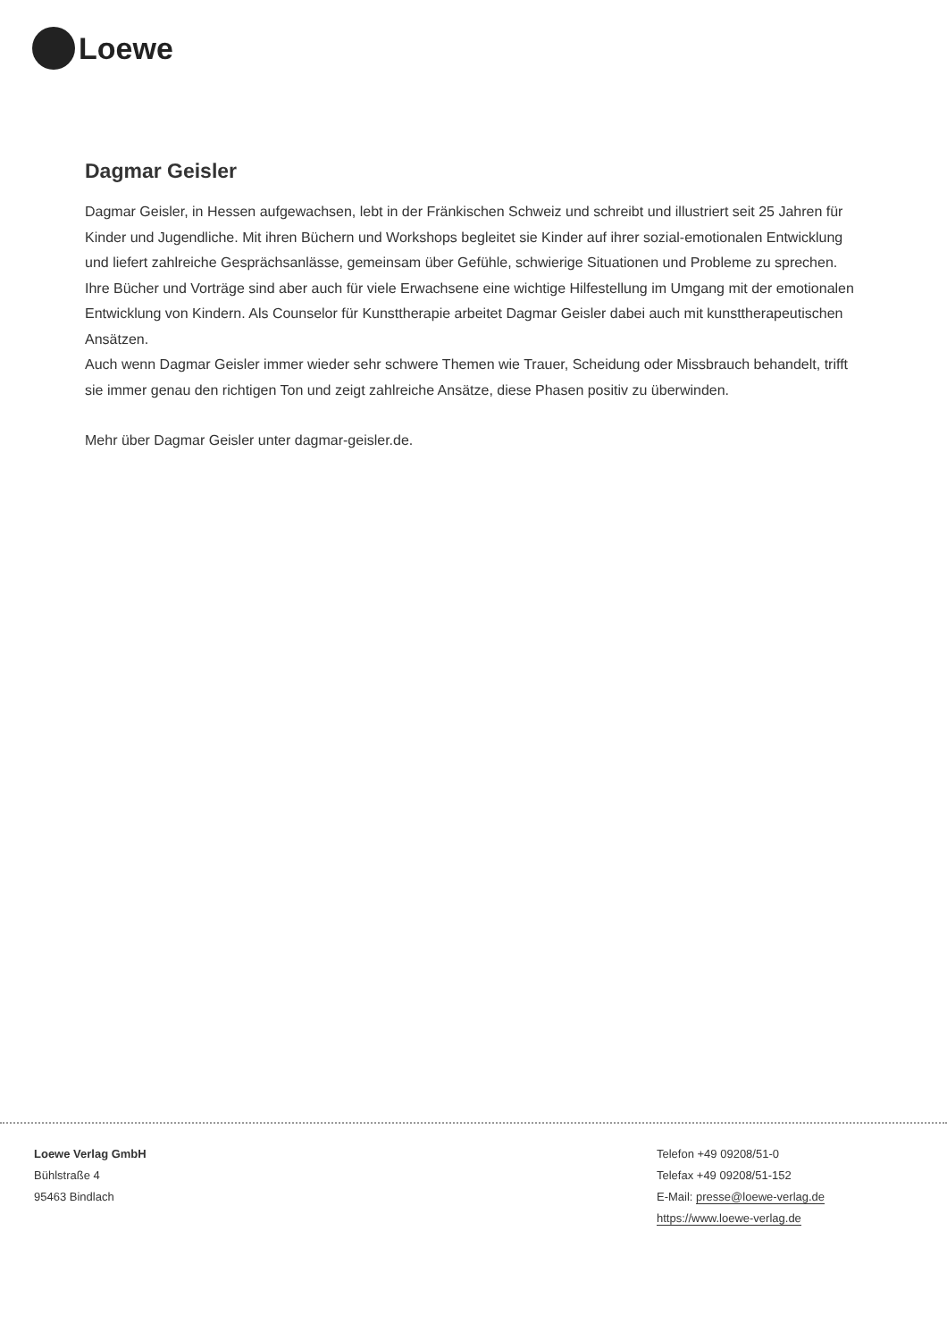Loewe
Dagmar Geisler
Dagmar Geisler, in Hessen aufgewachsen, lebt in der Fränkischen Schweiz und schreibt und illustriert seit 25 Jahren für Kinder und Jugendliche. Mit ihren Büchern und Workshops begleitet sie Kinder auf ihrer sozial-emotionalen Entwicklung und liefert zahlreiche Gesprächsanlässe, gemeinsam über Gefühle, schwierige Situationen und Probleme zu sprechen.
Ihre Bücher und Vorträge sind aber auch für viele Erwachsene eine wichtige Hilfestellung im Umgang mit der emotionalen Entwicklung von Kindern. Als Counselor für Kunsttherapie arbeitet Dagmar Geisler dabei auch mit kunsttherapeutischen Ansätzen.
Auch wenn Dagmar Geisler immer wieder sehr schwere Themen wie Trauer, Scheidung oder Missbrauch behandelt, trifft sie immer genau den richtigen Ton und zeigt zahlreiche Ansätze, diese Phasen positiv zu überwinden.
Mehr über Dagmar Geisler unter dagmar-geisler.de.
Loewe Verlag GmbH
Bühlstraße 4
95463 Bindlach
Telefon +49 09208/51-0
Telefax +49 09208/51-152
E-Mail: presse@loewe-verlag.de
https://www.loewe-verlag.de